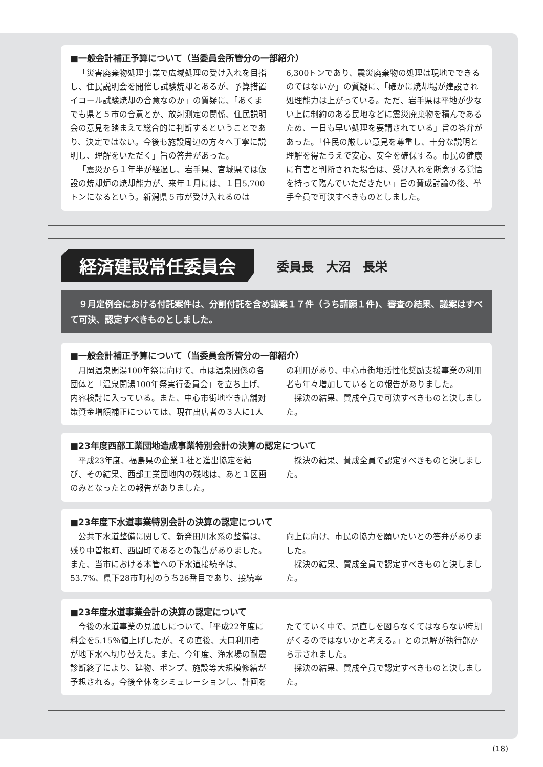■一般会計補正予算について（当委員会所管分の一部紹介）
「災害廃棄物処理事業で広域処理の受け入れを目指し、住民説明会を開催し試験焼却とあるが、予算措置イコール試験焼却の合意なのか」の質疑に、「あくまでも県と５市の合意とか、放射測定の関係、住民説明会の意見を踏まえて総合的に判断するということであり、決定ではない。今後も施設周辺の方々へ丁寧に説明し、理解をいただく」旨の答弁があった。
「震災から１年半が経過し、岩手県、宮城県では仮設の焼却炉の焼却能力が、来年１月には、１日5,700トンになるという。新潟県５市が受け入れるのは6,300トンであり、震災廃棄物の処理は現地でできるのではないか」の質疑に、「確かに焼却場が建設され処理能力は上がっている。ただ、岩手県は平地が少ない上に制約のある民地などに震災廃棄物を積んであるため、一日も早い処理を要請されている」旨の答弁があった。「住民の厳しい意見を尊重し、十分な説明と理解を得たうえで安心、安全を確保する。市民の健康に有害と判断された場合は、受け入れを断念する覚悟を持って臨んでいただきたい」旨の賛成討論の後、挙手全員で可決すべきものとしました。
経済建設常任委員会
委員長　大沼　長栄
　９月定例会における付託案件は、分割付託を含め議案１７件（うち請願１件)、審査の結果、議案はすべて可決、認定すべきものとしました。
■一般会計補正予算について（当委員会所管分の一部紹介）
月岡温泉開湯100年祭に向けて、市は温泉関係の各団体と「温泉開湯100年祭実行委員会」を立ち上げ、内容検討に入っている。また、中心市街地空き店舗対策資金増額補正については、現在出店者の３人に1人の利用があり、中心市街地活性化奨励支援事業の利用者も年々増加しているとの報告がありました。
採決の結果、賛成全員で可決すべきものと決しました。
■23年度西部工業団地造成事業特別会計の決算の認定について
平成23年度、福島県の企業１社と進出協定を結び、その結果、西部工業団地内の残地は、あと１区画のみとなったとの報告がありました。
採決の結果、賛成全員で認定すべきものと決しました。
■23年度下水道事業特別会計の決算の認定について
公共下水道整備に関して、新発田川水系の整備は、残り中曽根町、西園町であるとの報告がありました。また、当市における本管への下水道接続率は、53.7%、県下28市町村のうち26番目であり、接続率向上に向け、市民の協力を願いたいとの答弁がありました。
採決の結果、賛成全員で認定すべきものと決しました。
■23年度水道事業会計の決算の認定について
今後の水道事業の見通しについて、「平成22年度に料金を5.15％値上げしたが、その直後、大口利用者が地下水へ切り替えた。また、今年度、浄水場の耐震診断終了により、建物、ポンプ、施設等大規模修繕が予想される。今後全体をシミュレーションし、計画をたてていく中で、見直しを図らなくてはならない時期がくるのではないかと考える。」との見解が執行部から示されました。
採決の結果、賛成全員で認定すべきものと決しました。
(18)